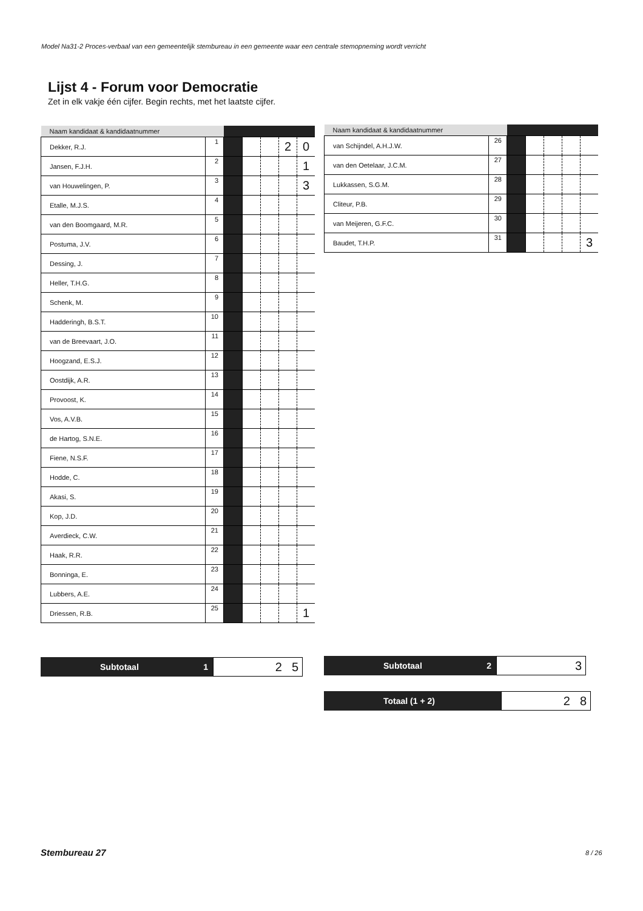Model Na31-2 Proces-verbaal van een gemeentelijk stembureau in een gemeente waar een centrale stemopneming wordt verricht
Lijst 4 - Forum voor Democratie
Zet in elk vakje één cijfer. Begin rechts, met het laatste cijfer.
| Naam kandidaat & kandidaatnummer | | | | | | |
| --- | --- | --- | --- | --- | --- | --- |
| Dekker, R.J. | 1 | | | | 2 | 0 |
| Jansen, F.J.H. | 2 | | | | | 1 |
| van Houwelingen, P. | 3 | | | | | 3 |
| Etalle, M.J.S. | 4 | | | | | |
| van den Boomgaard, M.R. | 5 | | | | | |
| Postuma, J.V. | 6 | | | | | |
| Dessing, J. | 7 | | | | | |
| Heller, T.H.G. | 8 | | | | | |
| Schenk, M. | 9 | | | | | |
| Hadderingh, B.S.T. | 10 | | | | | |
| van de Breevaart, J.O. | 11 | | | | | |
| Hoogzand, E.S.J. | 12 | | | | | |
| Oostdijk, A.R. | 13 | | | | | |
| Provoost, K. | 14 | | | | | |
| Vos, A.V.B. | 15 | | | | | |
| de Hartog, S.N.E. | 16 | | | | | |
| Fiene, N.S.F. | 17 | | | | | |
| Hodde, C. | 18 | | | | | |
| Akasi, S. | 19 | | | | | |
| Kop, J.D. | 20 | | | | | |
| Averdieck, C.W. | 21 | | | | | |
| Haak, R.R. | 22 | | | | | |
| Bonninga, E. | 23 | | | | | |
| Lubbers, A.E. | 24 | | | | | |
| Driessen, R.B. | 25 | | | | | 1 |
| Naam kandidaat & kandidaatnummer | | | | | | |
| --- | --- | --- | --- | --- | --- | --- |
| van Schijndel, A.H.J.W. | 26 | | | | | |
| van den Oetelaar, J.C.M. | 27 | | | | | |
| Lukkassen, S.G.M. | 28 | | | | | |
| Cliteur, P.B. | 29 | | | | | |
| van Meijeren, G.F.C. | 30 | | | | | |
| Baudet, T.H.P. | 31 | | | | | 3 |
Subtotaal 1
2 5
Subtotaal 2
3
Totaal (1 + 2)
2 8
Stembureau 27 8 / 26